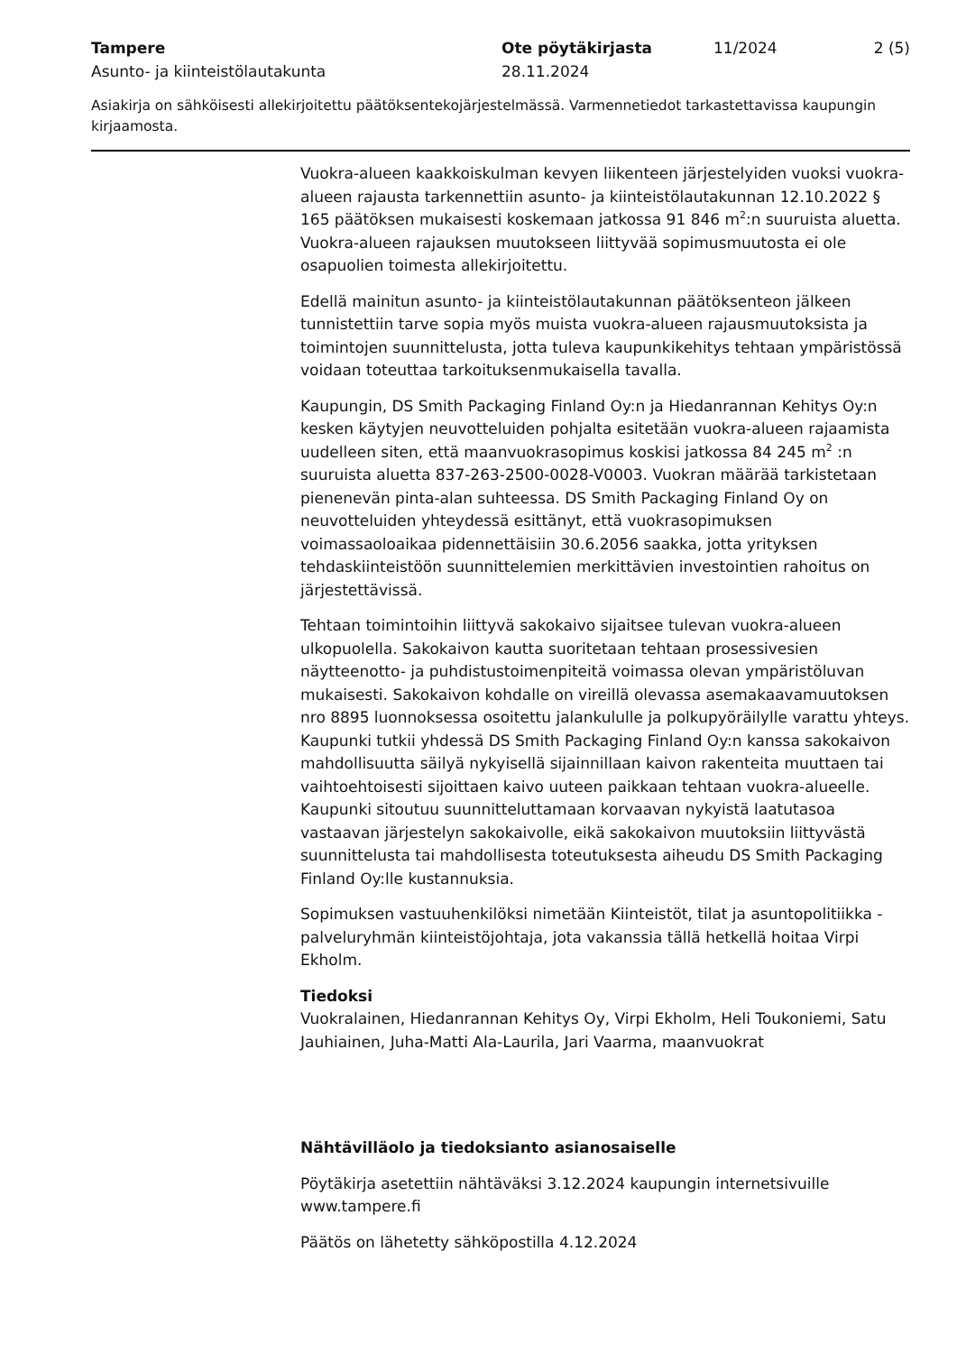Tampere
Asunto- ja kiinteistölautakunta
Ote pöytäkirjasta
28.11.2024
11/2024 2 (5)
Asiakirja on sähköisesti allekirjoitettu päätöksentekojärjestelmässä. Varmennetiedot tarkastettavissa kaupungin kirjaamosta.
Vuokra-alueen kaakkoiskulman kevyen liikenteen järjestelyiden vuoksi vuokra-alueen rajausta tarkennettiin asunto- ja kiinteistölautakunnan 12.10.2022 § 165 päätöksen mukaisesti koskemaan jatkossa 91 846 m<sup>2</sup>:n suuruista aluetta. Vuokra-alueen rajauksen muutokseen liittyvää sopimusmuutosta ei ole osapuolien toimesta allekirjoitettu.
Edellä mainitun asunto- ja kiinteistölautakunnan päätöksenteon jälkeen tunnistettiin tarve sopia myös muista vuokra-alueen rajausmuutoksista ja toimintojen suunnittelusta, jotta tuleva kaupunkikehitys tehtaan ympäristössä voidaan toteuttaa tarkoituksenmukaisella tavalla.
Kaupungin, DS Smith Packaging Finland Oy:n ja Hiedanrannan Kehitys Oy:n kesken käytyjen neuvotteluiden pohjalta esitetään vuokra-alueen rajaamista uudelleen siten, että maanvuokrasopimus koskisi jatkossa 84 245 m<sup>2</sup> :n suuruista aluetta 837-263-2500-0028-V0003. Vuokran määrää tarkistetaan pienenevän pinta-alan suhteessa. DS Smith Packaging Finland Oy on neuvotteluiden yhteydessä esittänyt, että vuokrasopimuksen voimassaoloaikaa pidennettäisiin 30.6.2056 saakka, jotta yrityksen tehdaskiinteistöön suunnittelemien merkittävien investointien rahoitus on järjestettävissä.
Tehtaan toimintoihin liittyvä sakokaivo sijaitsee tulevan vuokra-alueen ulkopuolella. Sakokaivon kautta suoritetaan tehtaan prosessivesien näytteenotto- ja puhdistustoimenpiteitä voimassa olevan ympäristöluvan mukaisesti. Sakokaivon kohdalle on vireillä olevassa asemakaavamuutoksen nro 8895 luonnoksessa osoitettu jalankululle ja polkupyöräilylle varattu yhteys. Kaupunki tutkii yhdessä DS Smith Packaging Finland Oy:n kanssa sakokaivon mahdollisuutta säilyä nykyisellä sijainnillaan kaivon rakenteita muuttaen tai vaihtoehtoisesti sijoittaen kaivo uuteen paikkaan tehtaan vuokra-alueelle. Kaupunki sitoutuu suunnitteluttamaan korvaavan nykyistä laatutasoa vastaavan järjestelyn sakokaivolle, eikä sakokaivon muutoksiin liittyvästä suunnittelusta tai mahdollisesta toteutuksesta aiheudu DS Smith Packaging Finland Oy:lle kustannuksia.
Sopimuksen vastuuhenkilöksi nimetään Kiinteistöt, tilat ja asuntopolitiikka -palveluryhmän kiinteistöjohtaja, jota vakanssia tällä hetkellä hoitaa Virpi Ekholm.
Tiedoksi
Vuokralainen, Hiedanrannan Kehitys Oy, Virpi Ekholm, Heli Toukoniemi, Satu Jauhiainen, Juha-Matti Ala-Laurila, Jari Vaarma, maanvuokrat
Nähtävilläolo ja tiedoksianto asianosaiselle
Pöytäkirja asetettiin nähtäväksi 3.12.2024 kaupungin internetsivuille www.tampere.fi
Päätös on lähetetty sähköpostilla 4.12.2024